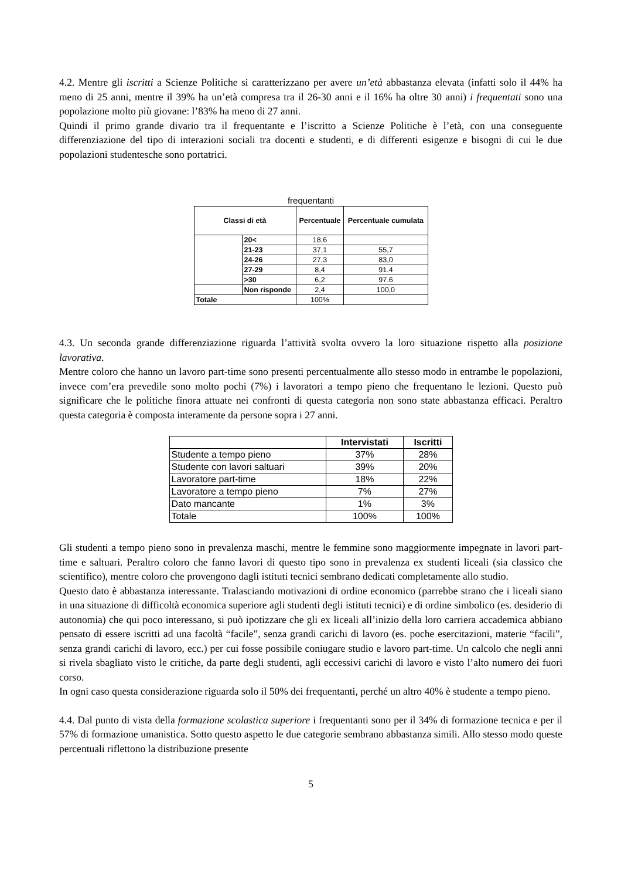4.2. Mentre gli iscritti a Scienze Politiche si caratterizzano per avere un’età abbastanza elevata (infatti solo il 44% ha meno di 25 anni, mentre il 39% ha un’età compresa tra il 26-30 anni e il 16% ha oltre 30 anni) i frequentati sono una popolazione molto più giovane: l’83% ha meno di 27 anni.
Quindi il primo grande divario tra il frequentante e l’iscritto a Scienze Politiche è l’età, con una conseguente differenziazione del tipo di interazioni sociali tra docenti e studenti, e di differenti esigenze e bisogni di cui le due popolazioni studentesche sono portatrici.
frequentanti
| Classi di età | | Percentuale | Percentuale cumulata |
| --- | --- | --- | --- |
| | 20< | 18,6 | |
| | 21-23 | 37,1 | 55,7 |
| | 24-26 | 27,3 | 83,0 |
| | 27-29 | 8,4 | 91.4 |
| | >30 | 6,2 | 97.6 |
| | Non risponde | 2,4 | 100,0 |
| Totale | | 100% | |
4.3. Un seconda grande differenziazione riguarda l’attività svolta ovvero la loro situazione rispetto alla posizione lavorativa.
Mentre coloro che hanno un lavoro part-time sono presenti percentualmente allo stesso modo in entrambe le popolazioni, invece com’era prevedile sono molto pochi (7%) i lavoratori a tempo pieno che frequentano le lezioni. Questo può significare che le politiche finora attuate nei confronti di questa categoria non sono state abbastanza efficaci. Peraltro questa categoria è composta interamente da persone sopra i 27 anni.
| | Intervistati | Iscritti |
| --- | --- | --- |
| Studente a tempo pieno | 37% | 28% |
| Studente con lavori saltuari | 39% | 20% |
| Lavoratore part-time | 18% | 22% |
| Lavoratore a tempo pieno | 7% | 27% |
| Dato mancante | 1% | 3% |
| Totale | 100% | 100% |
Gli studenti a tempo pieno sono in prevalenza maschi, mentre le femmine sono maggiormente impegnate in lavori part-time e saltuari. Peraltro coloro che fanno lavori di questo tipo sono in prevalenza ex studenti liceali (sia classico che scientifico), mentre coloro che provengono dagli istituti tecnici sembrano dedicati completamente allo studio.
Questo dato è abbastanza interessante. Tralasciando motivazioni di ordine economico (parrebbe strano che i liceali siano in una situazione di difficoltà economica superiore agli studenti degli istituti tecnici) e di ordine simbolico (es. desiderio di autonomia) che qui poco interessano, si può ipotizzare che gli ex liceali all’inizio della loro carriera accademica abbiano pensato di essere iscritti ad una facoltà “facile”, senza grandi carichi di lavoro (es. poche esercitazioni, materie “facili”, senza grandi carichi di lavoro, ecc.) per cui fosse possibile coniugare studio e lavoro part-time. Un calcolo che negli anni si rivela sbagliato visto le critiche, da parte degli studenti, agli eccessivi carichi di lavoro e visto l’alto numero dei fuori corso.
In ogni caso questa considerazione riguarda solo il 50% dei frequentanti, perché un altro 40% è studente a tempo pieno.
4.4. Dal punto di vista della formazione scolastica superiore i frequentanti sono per il 34% di formazione tecnica e per il 57% di formazione umanistica. Sotto questo aspetto le due categorie sembrano abbastanza simili. Allo stesso modo queste percentuali riflettono la distribuzione presente
5